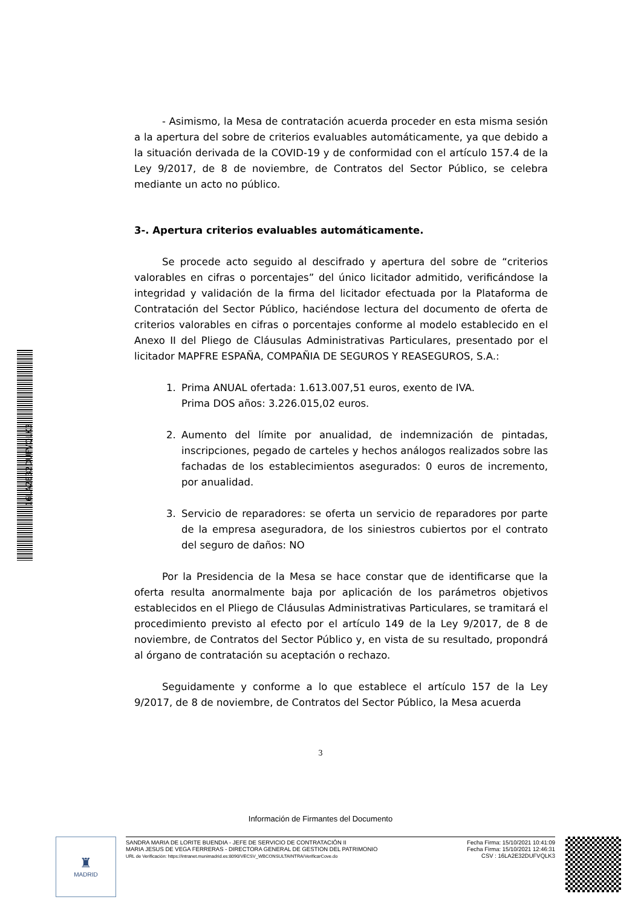- Asimismo, la Mesa de contratación acuerda proceder en esta misma sesión a la apertura del sobre de criterios evaluables automáticamente, ya que debido a la situación derivada de la COVID-19 y de conformidad con el artículo 157.4 de la Ley 9/2017, de 8 de noviembre, de Contratos del Sector Público, se celebra mediante un acto no público.
3-. Apertura criterios evaluables automáticamente.
Se procede acto seguido al descifrado y apertura del sobre de “criterios valorables en cifras o porcentajes” del único licitador admitido, verificándose la integridad y validación de la firma del licitador efectuada por la Plataforma de Contratación del Sector Público, haciéndose lectura del documento de oferta de criterios valorables en cifras o porcentajes conforme al modelo establecido en el Anexo II del Pliego de Cláusulas Administrativas Particulares, presentado por el licitador MAPFRE ESPAÑA, COMPAÑIA DE SEGUROS Y REASEGUROS, S.A.:
1. Prima ANUAL ofertada: 1.613.007,51 euros, exento de IVA.
Prima DOS años: 3.226.015,02 euros.
2. Aumento del límite por anualidad, de indemnización de pintadas, inscripciones, pegado de carteles y hechos análogos realizados sobre las fachadas de los establecimientos asegurados: 0 euros de incremento, por anualidad.
3. Servicio de reparadores: se oferta un servicio de reparadores por parte de la empresa aseguradora, de los siniestros cubiertos por el contrato del seguro de daños: NO
Por la Presidencia de la Mesa se hace constar que de identificarse que la oferta resulta anormalmente baja por aplicación de los parámetros objetivos establecidos en el Pliego de Cláusulas Administrativas Particulares, se tramitará el procedimiento previsto al efecto por el artículo 149 de la Ley 9/2017, de 8 de noviembre, de Contratos del Sector Público y, en vista de su resultado, propondrá al órgano de contratación su aceptación o rechazo.
Seguidamente y conforme a lo que establece el artículo 157 de la Ley 9/2017, de 8 de noviembre, de Contratos del Sector Público, la Mesa acuerda
3
16LA2E32DUFVQLK3
Información de Firmantes del Documento
♜
MADRID
SANDRA MARIA DE LORITE BUENDIA - JEFE DE SERVICIO DE CONTRATACIÓN II
MARIA JESUS DE VEGA FERRERAS - DIRECTORA GENERAL DE GESTION DEL PATRIMONIO
URL de Verificación: https://intranet.munimadrid.es:8090/VECSV_WBCONSULTAINTRA/VerificarCove.do
Fecha Firma: 15/10/2021 10:41:09
Fecha Firma: 15/10/2021 12:46:31
CSV : 16LA2E32DUFVQLK3